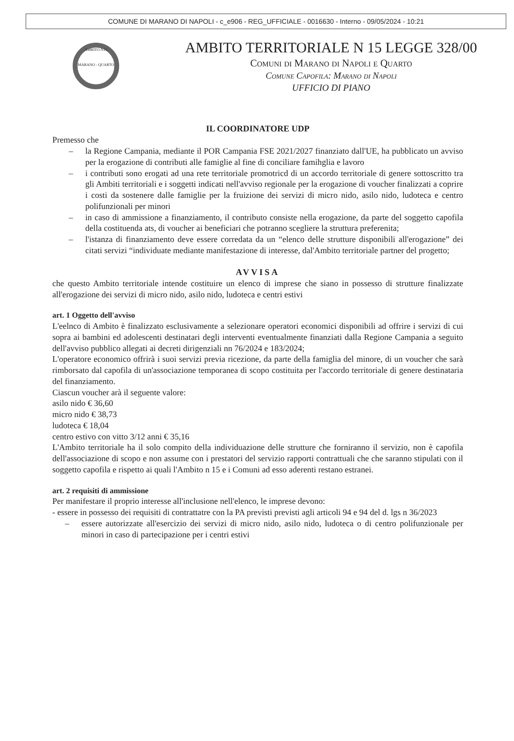COMUNE DI MARANO DI NAPOLI - c_e906 - REG_UFFICIALE - 0016630 - Interno - 09/05/2024 - 10:21
AMBITO N15
MARANO - QUARTO
AMBITO TERRITORIALE N 15 LEGGE 328/00
Comuni di Marano di Napoli e Quarto
Comune Capofila: Marano di Napoli
UFFICIO DI PIANO
IL COORDINATORE UDP
Premesso che
– la Regione Campania, mediante il POR Campania FSE 2021/2027 finanziato dall'UE, ha pubblicato un avviso per la erogazione di contributi alle famiglie al fine di conciliare famihglia e lavoro
– i contributi sono erogati ad una rete territoriale promotricd di un accordo territoriale di genere sottoscritto tra gli Ambiti territoriali e i soggetti indicati nell'avviso regionale per la erogazione di voucher finalizzati a coprire i costi da sostenere dalle famiglie per la fruizione dei servizi di micro nido, asilo nido, ludoteca e centro polifunzionali per minori
– in caso di ammissione a finanziamento, il contributo consiste nella erogazione, da parte del soggetto capofila della costituenda ats, di voucher ai beneficiari che potranno scegliere la struttura preferenita;
– l'istanza di finanziamento deve essere corredata da un “elenco delle strutture disponibili all'erogazione” dei citati servizi “individuate mediante manifestazione di interesse, dal'Ambito territoriale partner del progetto;
AVVISA
che questo Ambito territoriale intende costituire un elenco di imprese che siano in possesso di strutture finalizzate all'erogazione dei servizi di micro nido, asilo nido, ludoteca e centri estivi
art. 1 Oggetto dell'avviso
L'eelnco di Ambito è finalizzato esclusivamente a selezionare operatori economici disponibili ad offrire i servizi di cui sopra ai bambini ed adolescenti destinatari degli interventi eventualmente finanziati dalla Regione Campania a seguito dell'avviso pubblico allegati ai decreti dirigenziali nn 76/2024 e 183/2024;
L'operatore economico offrirà i suoi servizi previa ricezione, da parte della famiglia del minore, di un voucher che sarà rimborsato dal capofila di un'associazione temporanea di scopo costituita per l'accordo territoriale di genere destinataria del finanziamento.
Ciascun voucher arà il seguente valore:
asilo nido € 36,60
micro nido € 38,73
ludoteca € 18,04
centro estivo con vitto 3/12 anni € 35,16
L'Ambito territoriale ha il solo compito della individuazione delle strutture che forniranno il servizio, non è capofila dell'associazione di scopo e non assume con i prestatori del servizio rapporti contrattuali che che saranno stipulati con il soggetto capofila e rispetto ai quali l'Ambito n 15 e i Comuni ad esso aderenti restano estranei.
art. 2 requisiti di ammissione
Per manifestare il proprio interesse all'inclusione nell'elenco, le imprese devono:
- essere in possesso dei requisiti di contrattatre con la PA previsti previsti agli articoli 94 e 94 del d. lgs n 36/2023
– essere autorizzate all'esercizio dei servizi di micro nido, asilo nido, ludoteca o di centro polifunzionale per minori in caso di partecipazione per i centri estivi